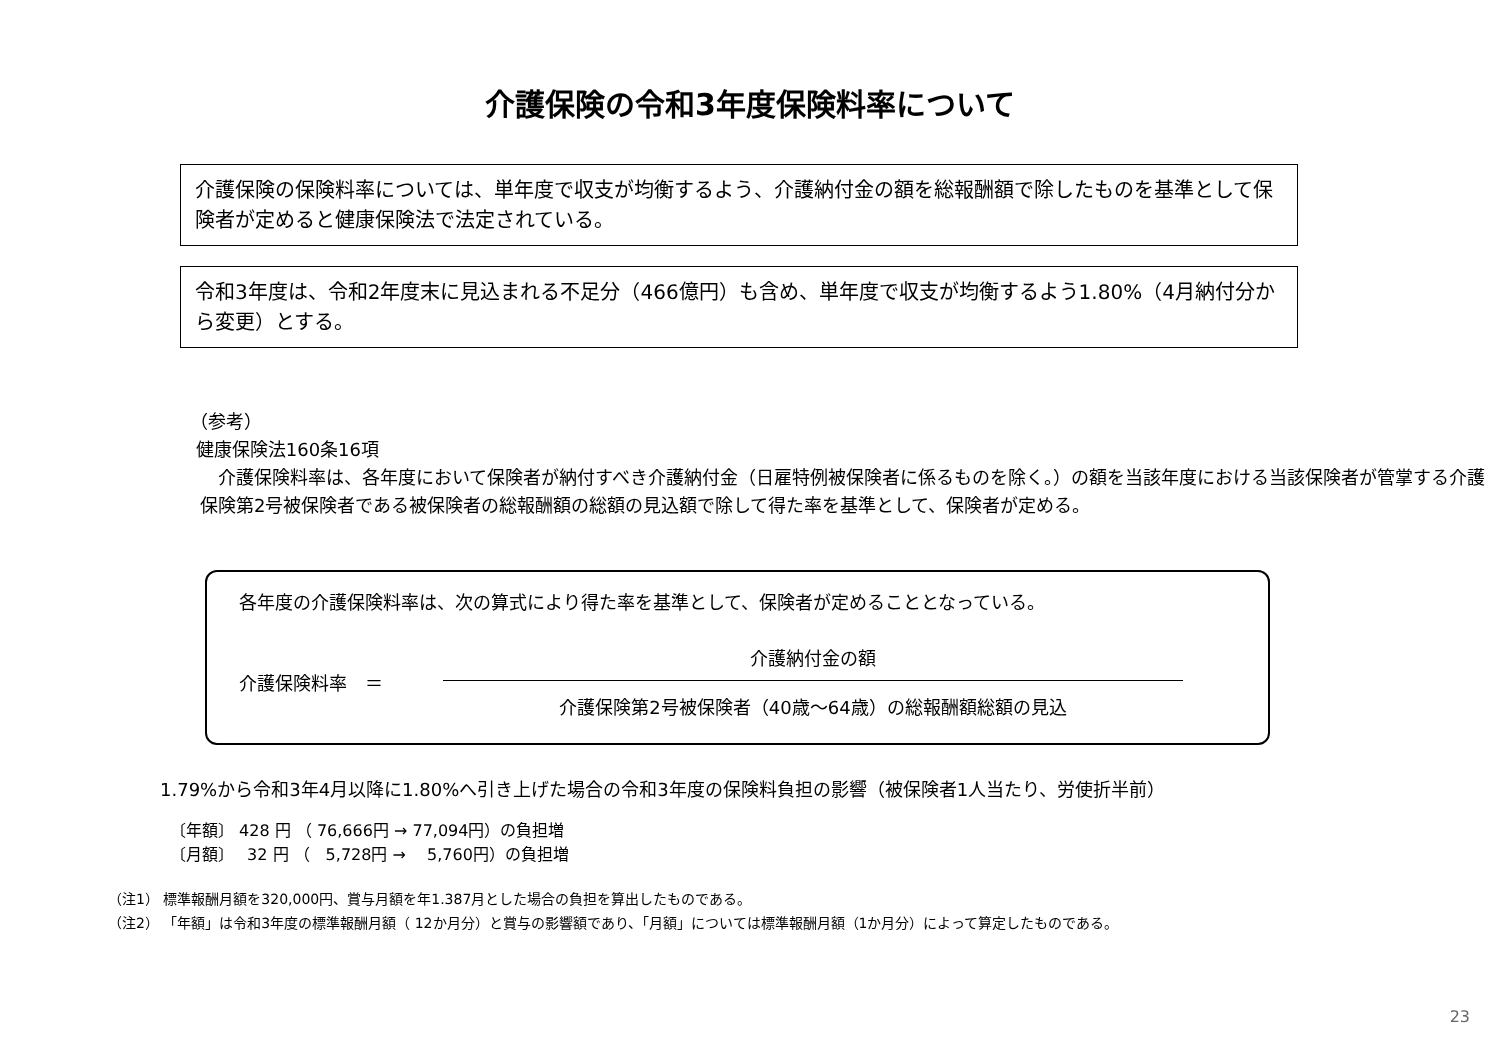介護保険の令和3年度保険料率について
介護保険の保険料率については、単年度で収支が均衡するよう、介護納付金の額を総報酬額で除したものを基準として保険者が定めると健康保険法で法定されている。
令和3年度は、令和2年度末に見込まれる不足分（466億円）も含め、単年度で収支が均衡するよう1.80%（4月納付分から変更）とする。
（参考）
健康保険法160条16項
　介護保険料率は、各年度において保険者が納付すべき介護納付金（日雇特例被保険者に係るものを除く。）の額を当該年度における当該保険者が管掌する介護保険第2号被保険者である被保険者の総報酬額の総額の見込額で除して得た率を基準として、保険者が定める。
各年度の介護保険料率は、次の算式により得た率を基準として、保険者が定めることとなっている。
介護保険料率　＝
介護納付金の額
介護保険第2号被保険者（40歳～64歳）の総報酬額総額の見込
1.79%から令和3年4月以降に1.80%へ引き上げた場合の令和3年度の保険料負担の影響（被保険者1人当たり、労使折半前）
〔年額〕 428 円 （ 76,666円 → 77,094円）の負担増
〔月額〕　 32 円 （　5,728円 →　 5,760円）の負担増
（注1） 標準報酬月額を320,000円、賞与月額を年1.387月とした場合の負担を算出したものである。
（注2） 「年額」は令和3年度の標準報酬月額（ 12か月分）と賞与の影響額であり、「月額」については標準報酬月額（1か月分）によって算定したものである。
23